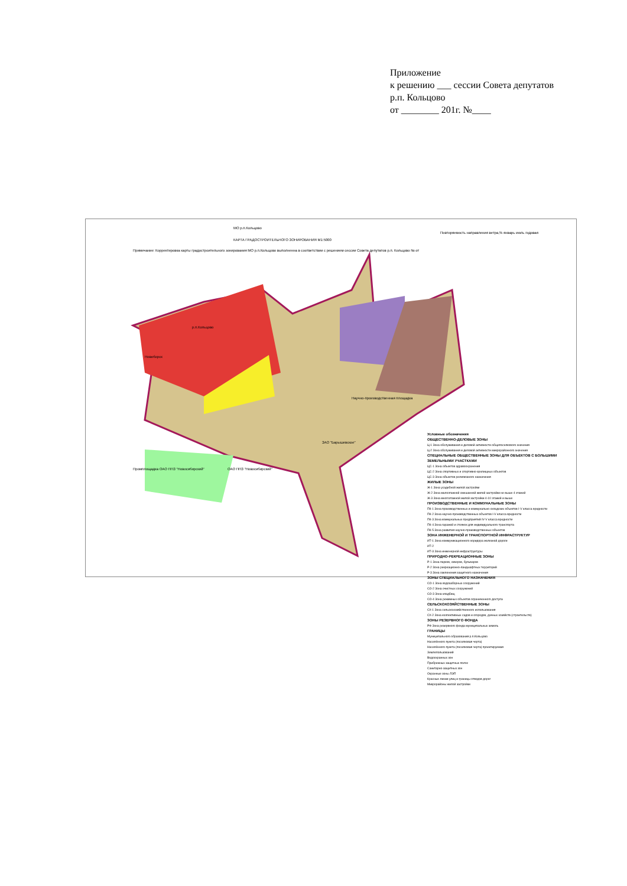Приложение
к решению ___ сессии Совета депутатов
р.п. Кольцово
от ________ 201г. №____
МО р.п.Кольцово
КАРТА ГРАДОСТРОИТЕЛЬНОГО ЗОНИРОВАНИЯ М1:5000
Примечание: Корректировка карты градостроительного зонирования МО р.п.Кольцово выполненна в соответствии с решением сессии Совета депутатов р.п. Кольцово № от
р.п.Кольцово
Новоборск
Научно-производственная площадка
ЗАО "Барышевское"
ОАО ППЗ "Новосибирский"
Промплощадка ОАО ППЗ "Новосибирский"
Повторяемость направления ветра,% январь июль годовая
Условные обозначения
ОБЩЕСТВЕННО-ДЕЛОВЫЕ ЗОНЫ
Ц-1 Зона обслуживания и деловой активности общепоселкового значения
Ц-2 Зона обслуживания и деловой активности микрорайонного значения
СПЕЦИАЛЬНЫЕ ОБЩЕСТВЕННЫЕ ЗОНЫ ДЛЯ ОБЪЕКТОВ С БОЛЬШИМИ ЗЕМЕЛЬНЫМИ УЧАСТКАМИ
ЦС-1 Зона объектов здравоохранения
ЦС-2 Зона спортивных и спортивно-зрелищных объектов
ЦС-3 Зона объектов религиозного назначения
ЖИЛЫЕ ЗОНЫ
Ж-1 Зона усадебной жилой застройки
Ж-2 Зона малоэтажной смешанной жилой застройки не выше 4 этажей
Ж-3 Зона многоэтажной жилой застройки 4-10 этажей и выше
ПРОИЗВОДСТВЕННЫЕ И КОММУНАЛЬНЫЕ ЗОНЫ
ПК-1 Зона производственных и коммунально-складских объектов I-V класса вредности
ПК-2 Зона научно-производственных объектов I-V класса вредности
ПК-3 Зона коммунальных предприятий IV-V класса вредности
ПК-4 Зона гаражей и стоянок для индивидуального транспорта
ПК-5 Зона развития научно-производственных объектов
ЗОНА ИНЖЕНЕРНОЙ И ТРАНСПОРТНОЙ ИНФРАСТРУКТУР
ИТ-1 Зона коммуникационного коридора железной дороги
ИТ-2
ИТ-3 Зона инженерной инфраструктуры
ПРИРОДНО-РЕКРЕАЦИОННЫЕ ЗОНЫ
Р-1 Зона парков, скверов, бульваров
Р-2 Зона рекреационно-ландшафтных территорий
Р-3 Зона озеленения защитного назначения
ЗОНЫ СПЕЦИАЛЬНОГО НАЗНАЧЕНИЯ
СО-1 Зона водозаборных сооружений
СО-2 Зона очистных сооружений
СО-3 Зона кладбищ
СО-4 Зона режимных объектов ограниченного доступа
СЕЛЬСКОХОЗЯЙСТВЕННЫЕ ЗОНЫ
СХ-1 Зона сельскохозяйственного использования
СХ-2 Зона коллективных садов и огородов, дачных хозяйств (строительств)
ЗОНЫ РЕЗЕРВНОГО ФОНДА
РФ Зона резервного фонда муниципальных земель
ГРАНИЦЫ
Муниципального образования р.п.Кольцово
Населённого пункта (поселковая черта)
Населённого пункта (поселковая черта) проектируемая
Землепользований
Водоохранных зон
Прибрежных защитных полос
Санитарно-защитных зон
Охранные зоны ЛЭП
Красные линии улиц и границы отводов дорог
Микрорайоны жилой застройки